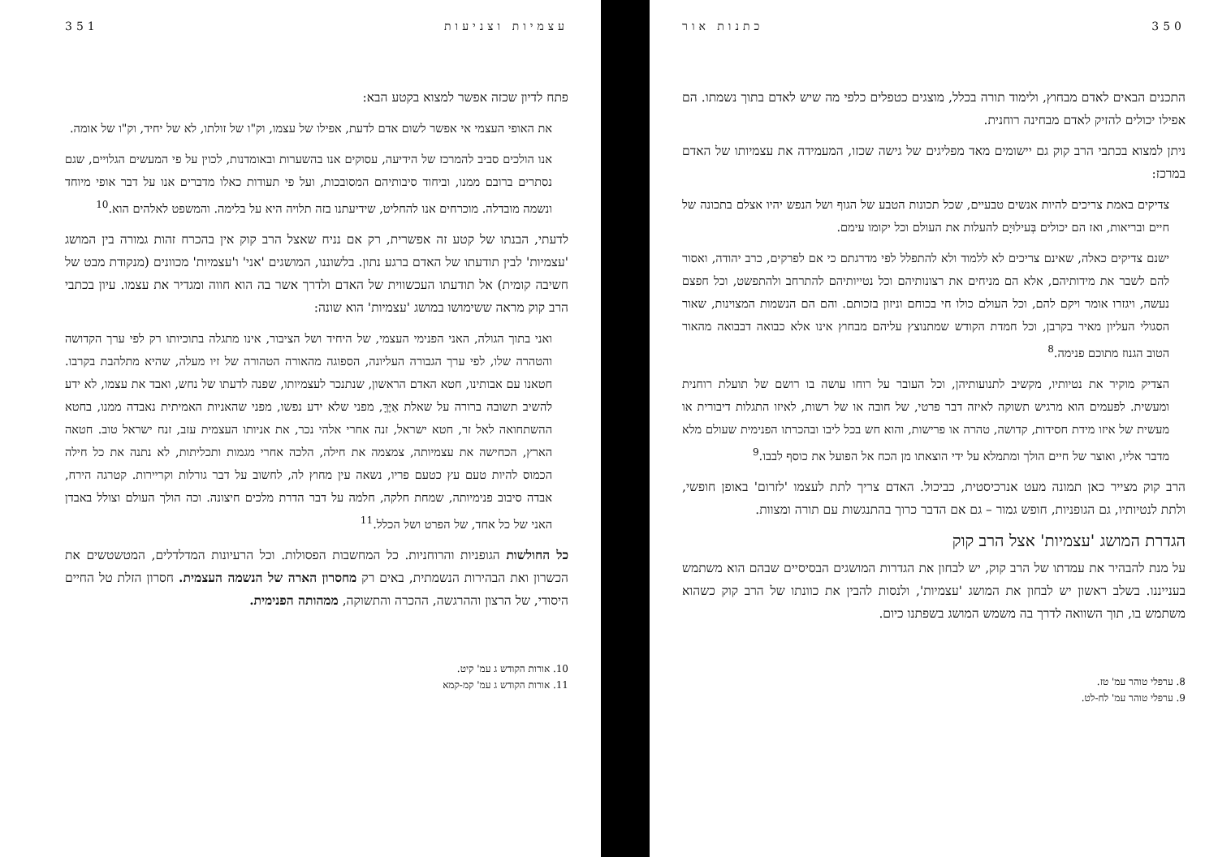350 כתנות אור
התכנים הבאים לאדם מבחוץ, ולימוד תורה בכלל, מוצגים כטפלים כלפי מה שיש לאדם בתוך נשמתו. הם אפילו יכולים להזיק לאדם מבחינה רוחנית.
ניתן למצוא בכתבי הרב קוק גם יישומים מאד מפליגים של גישה שכזו, המעמידה את עצמיותו של האדם במרכז:
צדיקים באמת צריכים להיות אנשים טבעיים, שכל תכונות הטבע של הגוף ושל הנפש יהיו אצלם בתכונה של חיים ובריאות, ואז הם יכולים בְּעילוּיָם להעלות את העולם וכל יקומו עימם.
ישנם צדיקים כאלה, שאינם צריכים לא ללמוד ולא להתפלל לפי מדרגתם כי אם לפרקים, כרב יהודה, ואסור להם לשבר את מידותיהם, אלא הם מניחים את רצונותיהם וכל נטייותיהם להתרחב ולהתפשט, וכל חפצם נעשה, ויגזרו אומר ויקם להם, וכל העולם כולו חי בכוחם וניזון בזכותם. והם הם הנשמות המצוינות, שאור הסגולי העליון מאיר בקרבן, וכל חמדת הקודש שמתנוצץ עליהם מבחוץ אינו אלא כבואה דבבואה מהאור הטוב הגנוז מתוכם פנימה.<sup>8</sup>
הצדיק מוקיר את נטיותיו, מקשיב לתנועותיהן, וכל העובר על רוחו עושה בו רושם של תועלת רוחנית ומעשית. לפעמים הוא מרגיש תשוקה לאיזה דבר פרטי, של חובה או של רשות, לאיזו התגלות דיבורית או מעשית של איזו מידת חסידות, קדושה, טהרה או פרישות, והוא חש בכל ליבו ובהכרתו הפנימית שעולם מלא מדבר אליו, ואוצר של חיים הולך ומתמלא על ידי הוצאתו מן הכח אל הפועל את כוסף לבבו.<sup>9</sup>
הרב קוק מצייר כאן תמונה מעט אנרכיסטית, כביכול. האדם צריך לתת לעצמו 'לזרום' באופן חופשי, ולתת לנטיותיו, גם הגופניות, חופש גמור – גם אם הדבר כרוך בהתנגשות עם תורה ומצוות.
הגדרת המושג 'עצמיות' אצל הרב קוק
על מנת להבהיר את עמדתו של הרב קוק, יש לבחון את הגדרות המושגים הבסיסיים שבהם הוא משתמש בענייננו. בשלב ראשון יש לבחון את המושג 'עצמיות', ולנסות להבין את כוונתו של הרב קוק כשהוא משתמש בו, תוך השוואה לדרך בה משמש המושג בשפתנו כיום.
8. ערפלי טוהר עמ' טז.
9. ערפלי טוהר עמ' לח-לט.
עצמיות וצניעות 351
פתח לדיון שכזה אפשר למצוא בקטע הבא:
את האופי העצמי אי אפשר לשום אדם לדעת, אפילו של עצמו, וק"ו של זולתו, לא של יחיד, וק"ו של אומה.
אנו הולכים סביב להמרכז של הידיעה, עסוקים אנו בהשערות ובאומדנות, לכוין על פי המעשים הגלויים, שגם נסתרים ברובם ממנו, וביחוד סיבותיהם המסובכות, ועל פי תעודות כאלו מדברים אנו על דבר אופי מיוחד ונשמה מובדלה. מוכרחים אנו להחליט, שידיעתנו בזה תלויה היא על בלימה. והמשפט לאלהים הוא.<sup>10</sup>
לדעתי, הבנתו של קטע זה אפשרית, רק אם נניח שאצל הרב קוק אין בהכרח זהות גמורה בין המושג 'עצמיות' לבין תודעתו של האדם ברגע נתון. בלשוננו, המושגים 'אני' ו'עצמיות' מכוונים (מנקודת מבט של חשיבה קומית) אל תודעתו העכשווית של האדם ולדרך אשר בה הוא חווה ומגדיר את עצמו. עיון בכתבי הרב קוק מראה ששימושו במושג 'עצמיות' הוא שונה:
ואני בתוך הגולה, האני הפנימי העצמי, של היחיד ושל הציבור, אינו מתגלה בתוכיותו רק לפי ערך הקדושה והטהרה שלו, לפי ערך הגבורה העליונה, הספוגה מהאורה הטהורה של זיו מעלה, שהיא מתלהבת בקרבו. חטאנו עם אבותינו, חטא האדם הראשון, שנתנכר לעצמיותו, שפנה לדעתו של נחש, ואבד את עצמו, לא ידע להשיב תשובה ברורה על שאלת אַיֶּךָּ, מפני שלא ידע נפשו, מפני שהאניות האמיתית נאבדה ממנו, בחטא ההשתחואה לאל זר, חטא ישראל, זנה אחרי אלהי נכר, את אניותו העצמית עזב, זנח ישראל טוב. חטאה הארץ, הכחישה את עצמיותה, צמצמה את חילה, הלכה אחרי מגמות ותכליתות, לא נתנה את כל חילה הכמוס להיות טעם עץ כטעם פריו, נשאה עין מחוץ לה, לחשוב על דבר גורלות וקריירות. קטרגה הירח, אבדה סיבוב פנימיותה, שמחת חלקה, חלמה על דבר הדרת מלכים חיצונה. וכה הולך העולם וצולל באבדן האני של כל אחד, של הפרט ושל הכלל.<sup>11</sup>
כל החולשות הגופניות והרוחניות. כל המחשבות הפסולות. וכל הרעיונות המדלדלים, המטשטשים את הכשרון ואת הבהירות הנשמתית, באים רק מחסרון הארה של הנשמה העצמית. חסרון הזלת טל החיים היסודי, של הרצון וההרגשה, ההכרה והתשוקה, ממהותה הפנימית.
10. אורות הקודש ג עמ' קיט.
11. אורות הקודש ג עמ' קמ-קמא